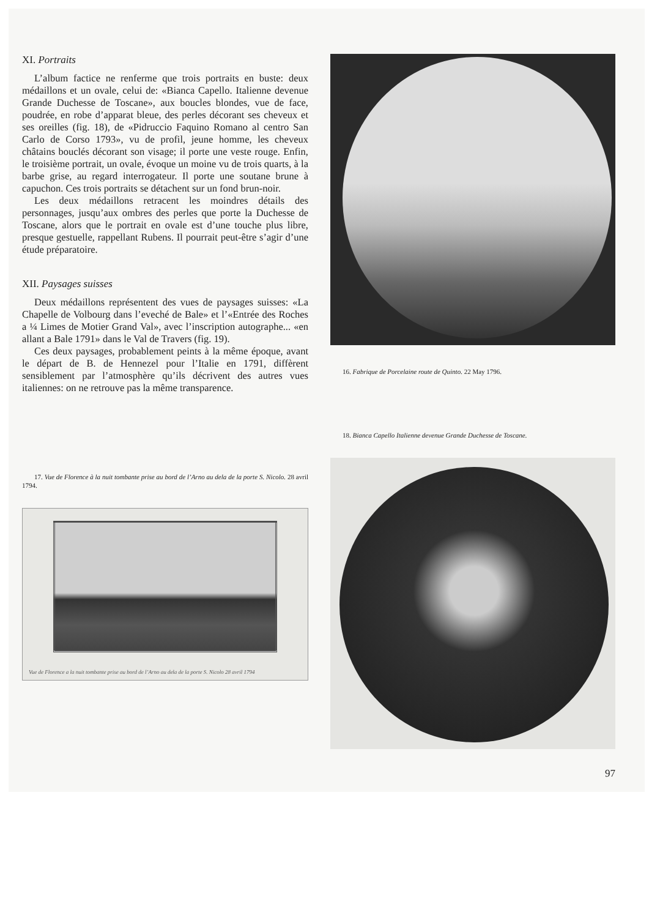XI. Portraits
L’album factice ne renferme que trois portraits en buste: deux médaillons et un ovale, celui de: «Bianca Capello. Italienne devenue Grande Duchesse de Toscane», aux boucles blondes, vue de face, poudrée, en robe d’apparat bleue, des perles décorant ses cheveux et ses oreilles (fig. 18), de «Pidruccio Faquino Romano al centro San Carlo de Corso 1793», vu de profil, jeune homme, les cheveux châtains bouclés décorant son visage; il porte une veste rouge. Enfin, le troisième portrait, un ovale, évoque un moine vu de trois quarts, à la barbe grise, au regard interrogateur. Il porte une soutane brune à capuchon. Ces trois portraits se détachent sur un fond brun-noir.
Les deux médaillons retracent les moindres détails des personnages, jusqu’aux ombres des perles que porte la Duchesse de Toscane, alors que le portrait en ovale est d’une touche plus libre, presque gestuelle, rappellant Rubens. Il pourrait peut-être s’agir d’une étude préparatoire.
XII. Paysages suisses
Deux médaillons représentent des vues de paysages suisses: «La Chapelle de Volbourg dans l’eveché de Bale» et l’«Entrée des Roches a ¼ Limes de Motier Grand Val», avec l’inscription autographe... «en allant a Bale 1791» dans le Val de Travers (fig. 19).
Ces deux paysages, probablement peints à la même époque, avant le départ de B. de Hennezel pour l’Italie en 1791, diffèrent sensiblement par l’atmosphère qu’ils décrivent des autres vues italiennes: on ne retrouve pas la même transparence.
17. Vue de Florence à la nuit tombante prise au bord de l’Arno au dela de la porte S. Nicolo. 28 avril 1794.
Vue de Florence a la nuit tombante prise au bord de l’Arno au dela de la porte S. Nicolo 28 avril 1794
16. Fabrique de Porcelaine route de Quinto. 22 May 1796.
18. Bianca Capello Italienne devenue Grande Duchesse de Toscane.
97